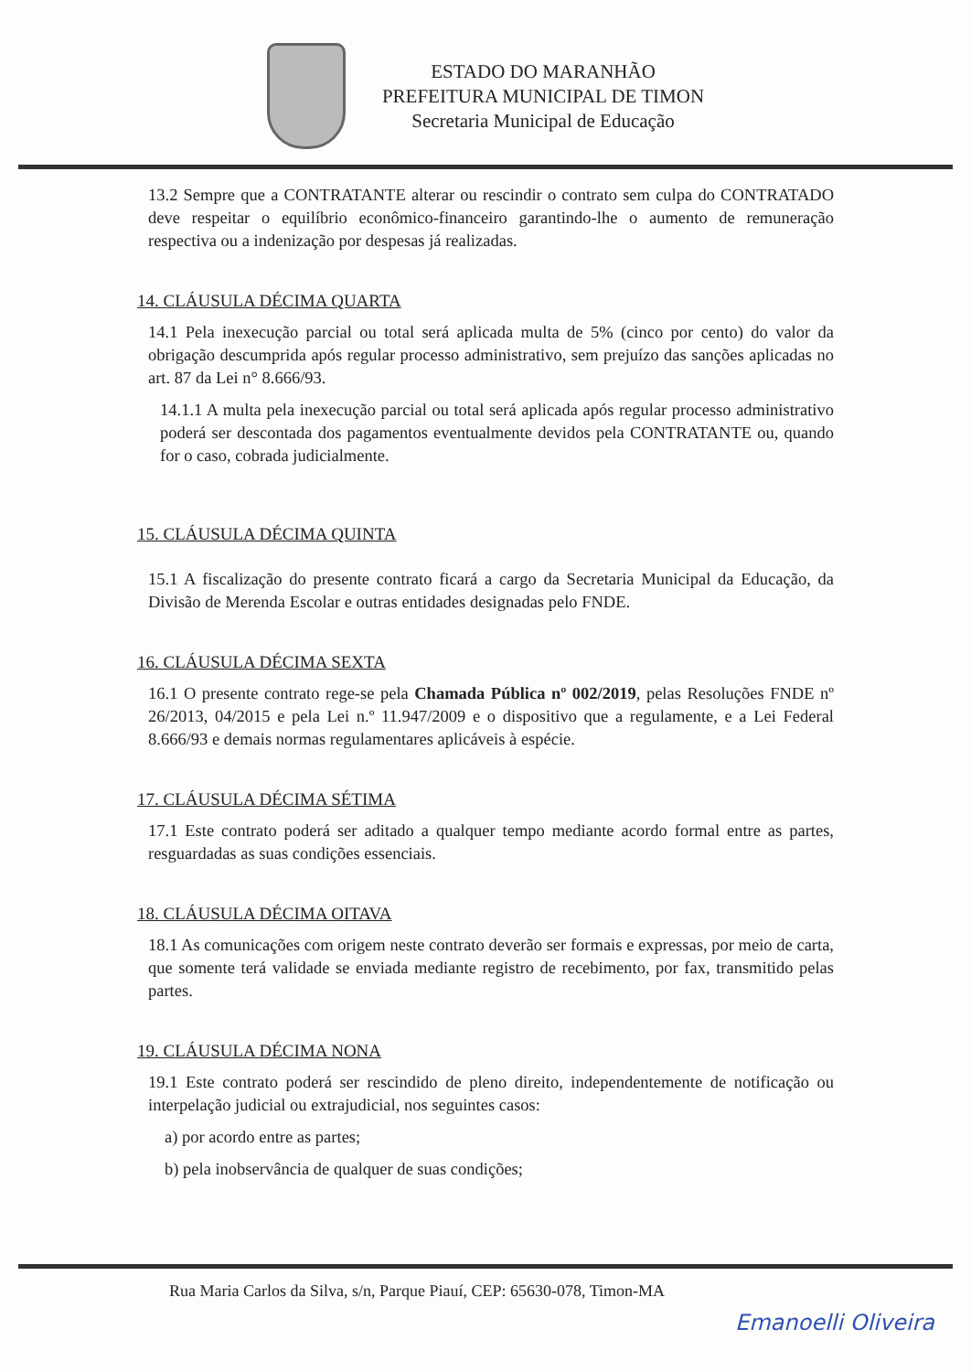ESTADO DO MARANHÃO
PREFEITURA MUNICIPAL DE TIMON
Secretaria Municipal de Educação
13.2 Sempre que a CONTRATANTE alterar ou rescindir o contrato sem culpa do CONTRATADO deve respeitar o equilíbrio econômico-financeiro garantindo-lhe o aumento de remuneração respectiva ou a indenização por despesas já realizadas.
14. CLÁUSULA DÉCIMA QUARTA
14.1 Pela inexecução parcial ou total será aplicada multa de 5% (cinco por cento) do valor da obrigação descumprida após regular processo administrativo, sem prejuízo das sanções aplicadas no art. 87 da Lei n° 8.666/93.
14.1.1 A multa pela inexecução parcial ou total será aplicada após regular processo administrativo poderá ser descontada dos pagamentos eventualmente devidos pela CONTRATANTE ou, quando for o caso, cobrada judicialmente.
15. CLÁUSULA DÉCIMA QUINTA
15.1 A fiscalização do presente contrato ficará a cargo da Secretaria Municipal da Educação, da Divisão de Merenda Escolar e outras entidades designadas pelo FNDE.
16. CLÁUSULA DÉCIMA SEXTA
16.1 O presente contrato rege-se pela Chamada Pública nº 002/2019, pelas Resoluções FNDE nº 26/2013, 04/2015 e pela Lei n.º 11.947/2009 e o dispositivo que a regulamente, e a Lei Federal 8.666/93 e demais normas regulamentares aplicáveis à espécie.
17. CLÁUSULA DÉCIMA SÉTIMA
17.1 Este contrato poderá ser aditado a qualquer tempo mediante acordo formal entre as partes, resguardadas as suas condições essenciais.
18. CLÁUSULA DÉCIMA OITAVA
18.1 As comunicações com origem neste contrato deverão ser formais e expressas, por meio de carta, que somente terá validade se enviada mediante registro de recebimento, por fax, transmitido pelas partes.
19. CLÁUSULA DÉCIMA NONA
19.1 Este contrato poderá ser rescindido de pleno direito, independentemente de notificação ou interpelação judicial ou extrajudicial, nos seguintes casos:
a) por acordo entre as partes;
b) pela inobservância de qualquer de suas condições;
Rua Maria Carlos da Silva, s/n, Parque Piauí, CEP: 65630-078, Timon-MA
Emanoelli Oliveira